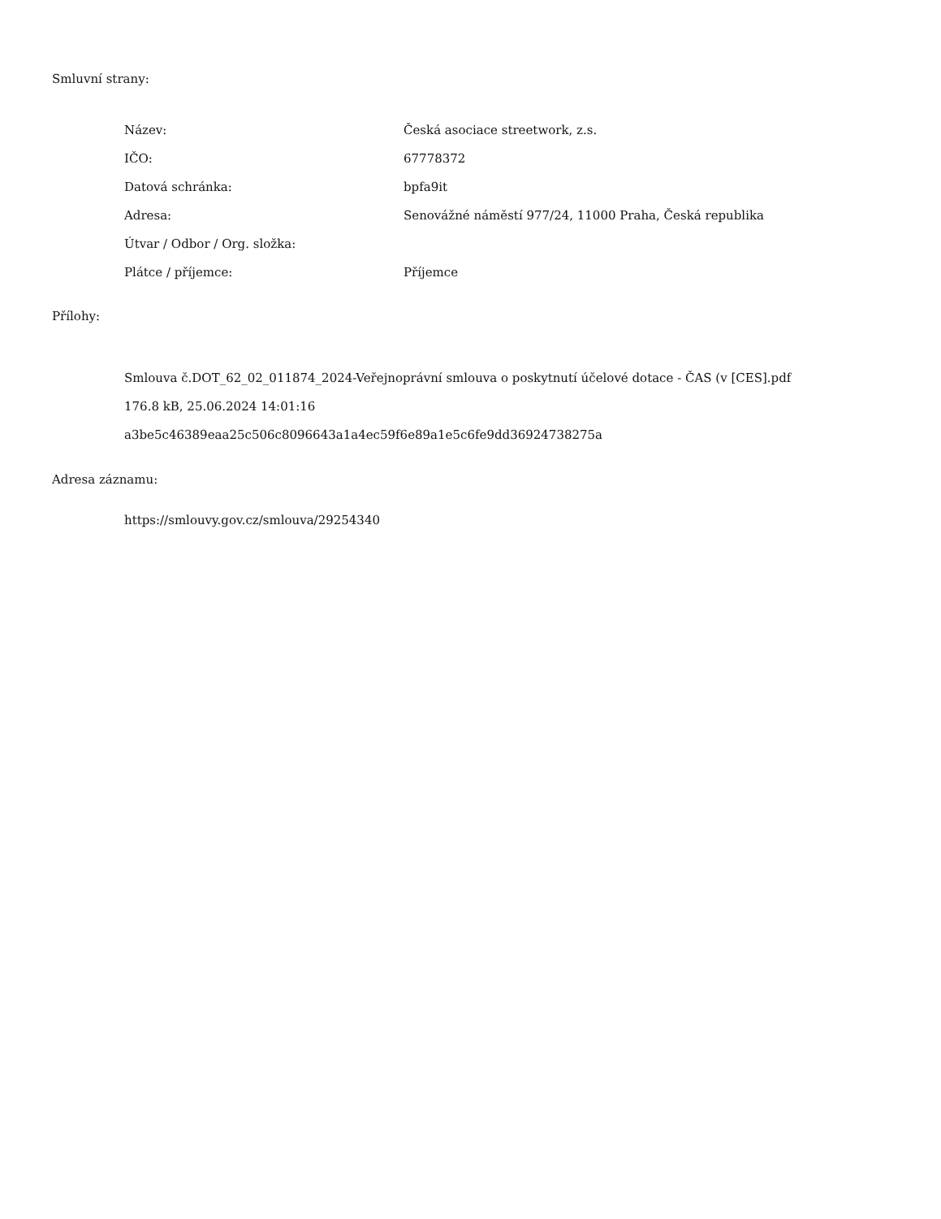Smluvní strany:
| Název: | Česká asociace streetwork, z.s. |
| IČO: | 67778372 |
| Datová schránka: | bpfa9it |
| Adresa: | Senovážné náměstí 977/24, 11000 Praha, Česká republika |
| Útvar / Odbor / Org. složka: | |
| Plátce / příjemce: | Příjemce |
Přílohy:
Smlouva č.DOT_62_02_011874_2024-Veřejnoprávní smlouva o poskytnutí účelové dotace - ČAS (v [CES].pdf
176.8 kB, 25.06.2024 14:01:16
a3be5c46389eaa25c506c8096643a1a4ec59f6e89a1e5c6fe9dd36924738275a
Adresa záznamu:
https://smlouvy.gov.cz/smlouva/29254340